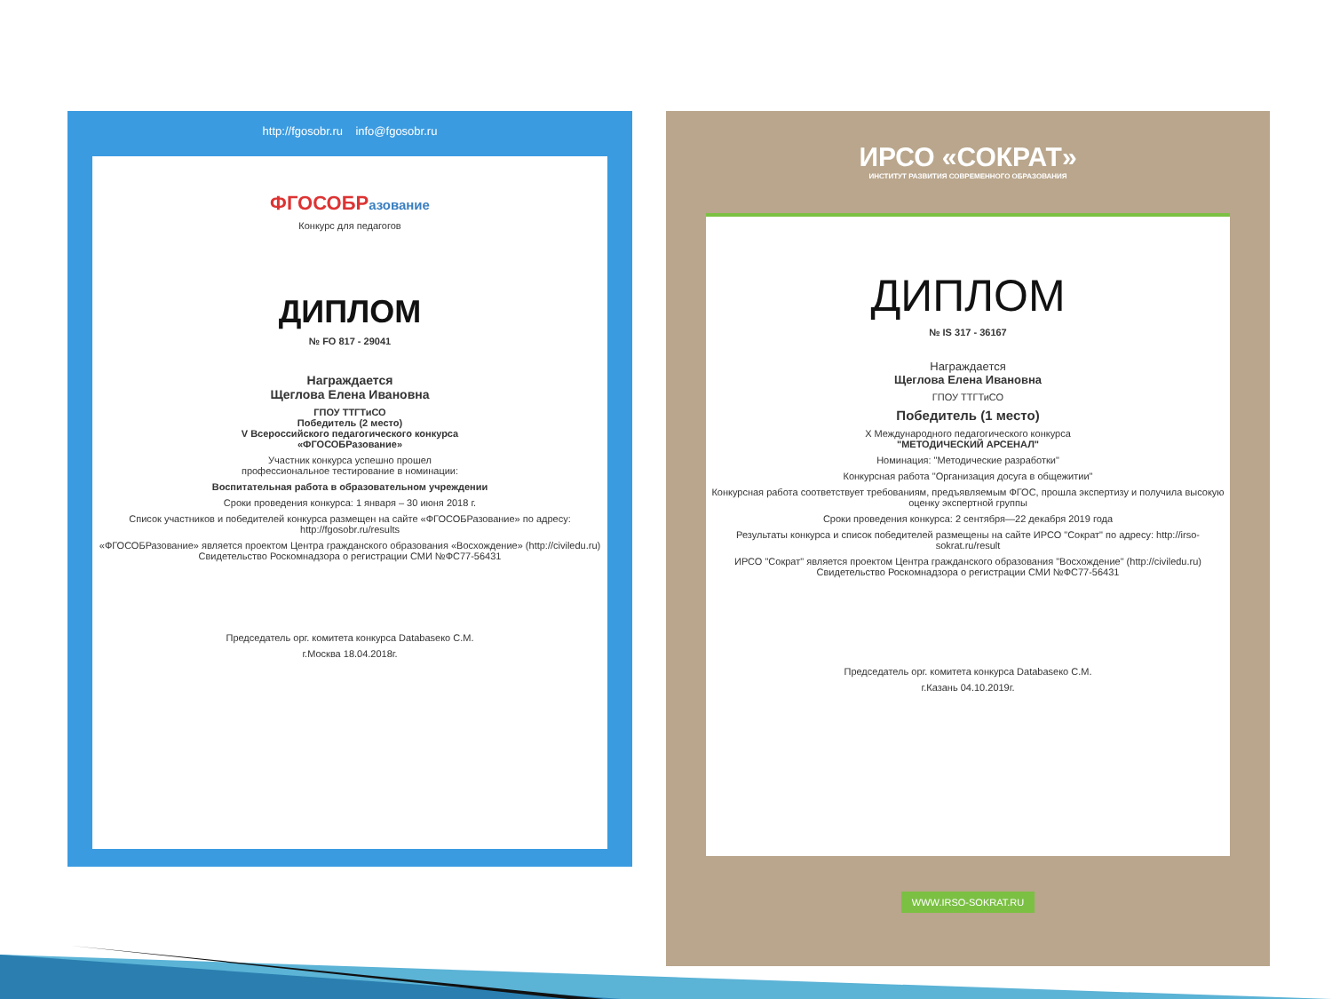http://fgosobr.ru info@fgosobr.ru
ФГОСОБРазование
Конкурс для педагогов
ДИПЛОМ
№ FO 817 - 29041
Награждается
Щеглова Елена Ивановна
ГПОУ ТТГТиСО
Победитель (2 место)
V Всероссийского педагогического конкурса
«ФГОСОБРазование»
Участник конкурса успешно прошел
профессиональное тестирование в номинации:
Воспитательная работа в образовательном учреждении
Сроки проведения конкурса: 1 января – 30 июня 2018 г.
Список участников и победителей конкурса размещен на сайте «ФГОСОБРазование» по адресу: http://fgosobr.ru/results
«ФГОСОБРазование» является проектом Центра гражданского образования «Восхождение» (http://civiledu.ru)
Свидетельство Роскомнадзора о регистрации СМИ №ФС77-56431
Председатель орг. комитета конкурса Databaseко С.М.
г.Москва 18.04.2018г.
ИРСО «СОКРАТ»
ИНСТИТУТ РАЗВИТИЯ СОВРЕМЕННОГО ОБРАЗОВАНИЯ
ДИПЛОМ
№ IS 317 - 36167
Награждается
Щеглова Елена Ивановна
ГПОУ ТТГТиСО
Победитель (1 место)
X Международного педагогического конкурса
"МЕТОДИЧЕСКИЙ АРСЕНАЛ"
Номинация: "Методические разработки"
Конкурсная работа "Организация досуга в общежитии"
Конкурсная работа соответствует требованиям, предъявляемым ФГОС, прошла экспертизу и получила высокую оценку экспертной группы
Сроки проведения конкурса: 2 сентября—22 декабря 2019 года
Результаты конкурса и список победителей размещены на сайте ИРСО "Сократ" по адресу: http://irso-sokrat.ru/result
ИРСО "Сократ" является проектом Центра гражданского образования "Восхождение" (http://civiledu.ru)
Свидетельство Роскомнадзора о регистрации СМИ №ФС77-56431
Председатель орг. комитета конкурса Databaseко С.М.
г.Казань 04.10.2019г.
WWW.IRSO-SOKRAT.RU